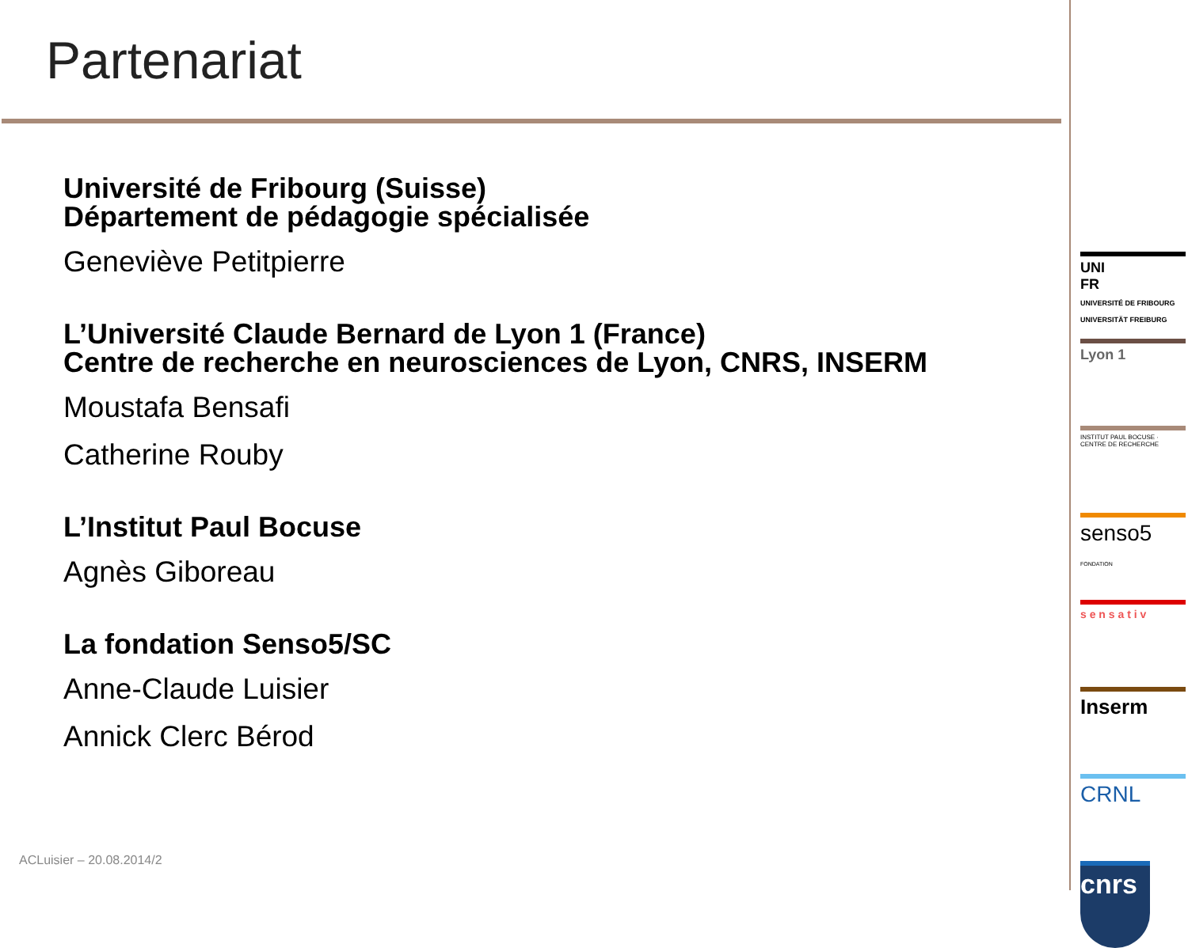Partenariat
Université de Fribourg (Suisse)
Département de pédagogie spécialisée
Geneviève Petitpierre
L’Université Claude Bernard de Lyon 1 (France)
Centre de recherche en neurosciences de Lyon, CNRS, INSERM
Moustafa Bensafi
Catherine Rouby
L’Institut Paul Bocuse
Agnès Giboreau
La fondation Senso5/SC
Anne-Claude Luisier
Annick Clerc Bérod
ACLuisier – 20.08.2014/2
UNI
FR
UNIVERSITÉ DE FRIBOURG
UNIVERSITÄT FREIBURG
Lyon 1
INSTITUT PAUL BOCUSE · CENTRE DE RECHERCHE
senso5
FONDATION
s e n s a t i v
Inserm
CRNL
cnrs